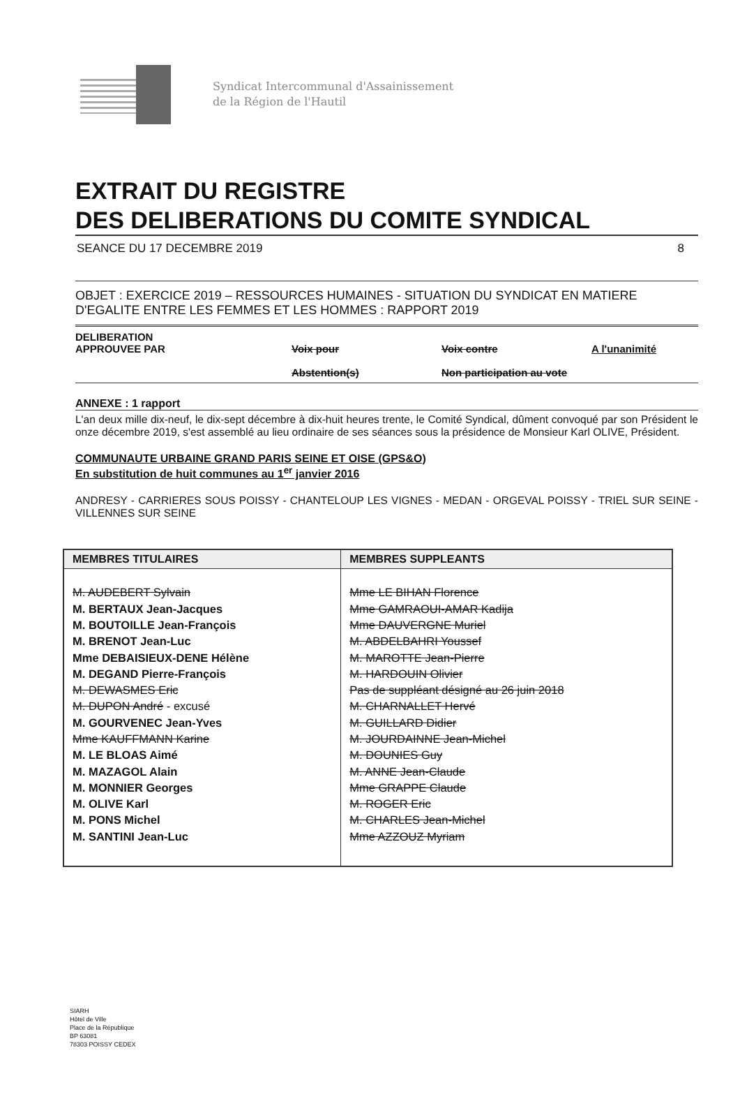Syndicat Intercommunal d'Assainissement
de la Région de l'Hautil
EXTRAIT DU REGISTRE
DES DELIBERATIONS DU COMITE SYNDICAL
SEANCE DU 17 DECEMBRE 2019 8
OBJET : EXERCICE 2019 – RESSOURCES HUMAINES - SITUATION DU SYNDICAT EN MATIERE D'EGALITE ENTRE LES FEMMES ET LES HOMMES : RAPPORT 2019
DELIBERATION
APPROUVEE PAR
Voix pour
Abstention(s)
Voix contre
Non participation au vote
A l'unanimité
ANNEXE : 1 rapport
L'an deux mille dix-neuf, le dix-sept décembre à dix-huit heures trente, le Comité Syndical, dûment convoqué par son Président le onze décembre 2019, s'est assemblé au lieu ordinaire de ses séances sous la présidence de Monsieur Karl OLIVE, Président.
COMMUNAUTE URBAINE GRAND PARIS SEINE ET OISE (GPS&O)
En substitution de huit communes au 1<sup>er</sup> janvier 2016
ANDRESY - CARRIERES SOUS POISSY - CHANTELOUP LES VIGNES - MEDAN - ORGEVAL POISSY - TRIEL SUR SEINE - VILLENNES SUR SEINE
| MEMBRES TITULAIRES | MEMBRES SUPPLEANTS |
| --- | --- |
| M. AUDEBERT Sylvain M. BERTAUX Jean-Jacques M. BOUTOILLE Jean-François M. BRENOT Jean-Luc Mme DEBAISIEUX-DENE Hélène M. DEGAND Pierre-François M. DEWASMES Eric M. DUPON André - excusé M. GOURVENEC Jean-Yves Mme KAUFFMANN Karine M. LE BLOAS Aimé M. MAZAGOL Alain M. MONNIER Georges M. OLIVE Karl M. PONS Michel M. SANTINI Jean-Luc | Mme LE BIHAN Florence Mme GAMRAOUI-AMAR Kadija Mme DAUVERGNE Muriel M. ABDELBAHRI Youssef M. MAROTTE Jean-Pierre M. HARDOUIN Olivier Pas de suppléant désigné au 26 juin 2018 M. CHARNALLET Hervé M. GUILLARD Didier M. JOURDAINNE Jean-Michel M. DOUNIES Guy M. ANNE Jean-Claude Mme GRAPPE Claude M. ROGER Eric M. CHARLES Jean-Michel Mme AZZOUZ Myriam |
SIARH
Hôtel de Ville
Place de la République
BP 63081
78303 POISSY CEDEX